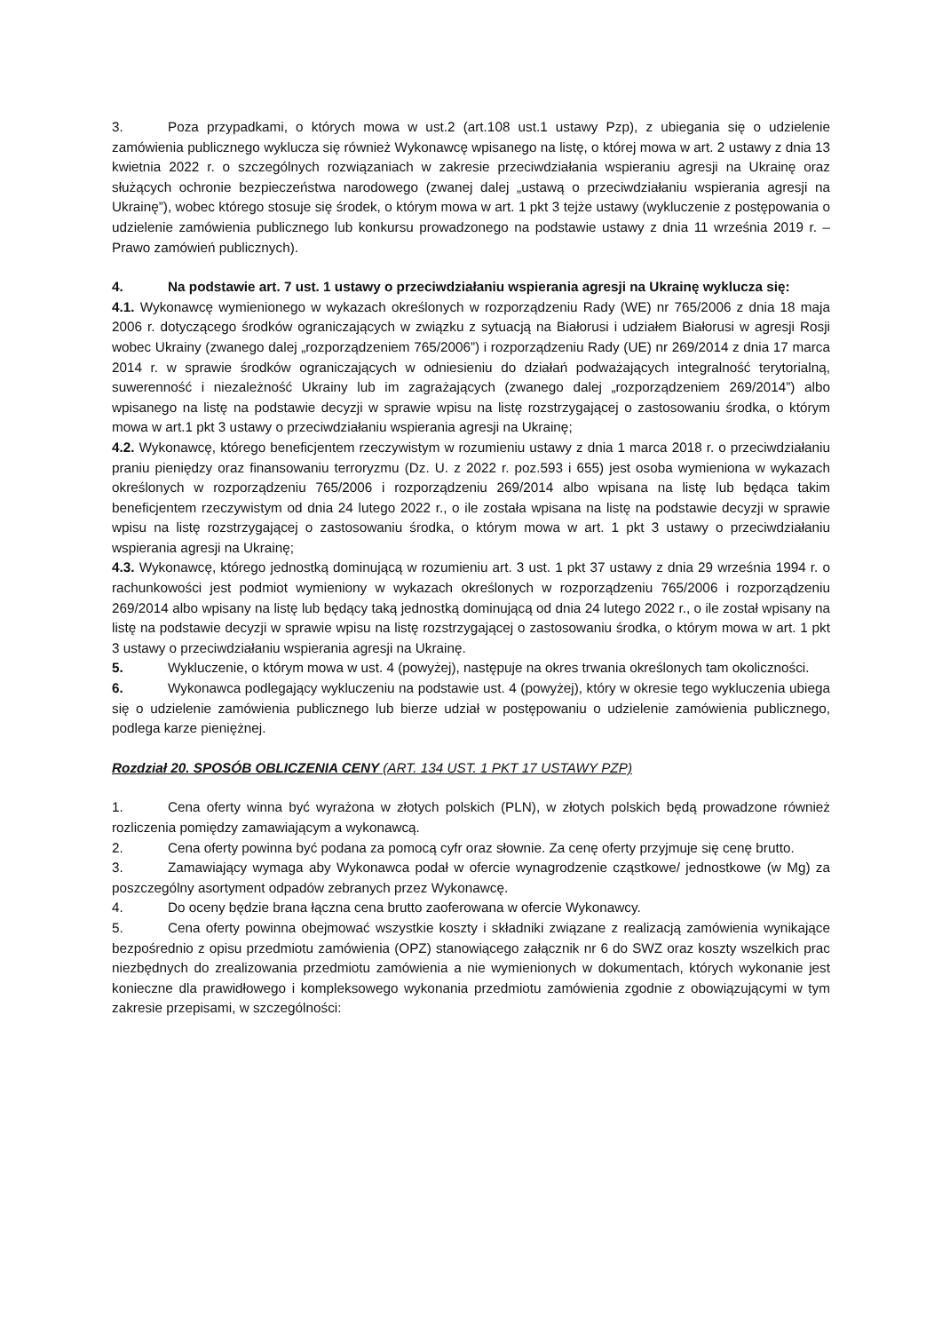3. Poza przypadkami, o których mowa w ust.2 (art.108 ust.1 ustawy Pzp), z ubiegania się o udzielenie zamówienia publicznego wyklucza się również Wykonawcę wpisanego na listę, o której mowa w art. 2 ustawy z dnia 13 kwietnia 2022 r. o szczególnych rozwiązaniach w zakresie przeciwdziałania wspieraniu agresji na Ukrainę oraz służących ochronie bezpieczeństwa narodowego (zwanej dalej „ustawą o przeciwdziałaniu wspierania agresji na Ukrainę”), wobec którego stosuje się środek, o którym mowa w art. 1 pkt 3 tejże ustawy (wykluczenie z postępowania o udzielenie zamówienia publicznego lub konkursu prowadzonego na podstawie ustawy z dnia 11 września 2019 r. – Prawo zamówień publicznych).
4. Na podstawie art. 7 ust. 1 ustawy o przeciwdziałaniu wspierania agresji na Ukrainę wyklucza się:
4.1. Wykonawcę wymienionego w wykazach określonych w rozporządzeniu Rady (WE) nr 765/2006 z dnia 18 maja 2006 r. dotyczącego środków ograniczających w związku z sytuacją na Białorusi i udziałem Białorusi w agresji Rosji wobec Ukrainy (zwanego dalej „rozporządzeniem 765/2006”) i rozporządzeniu Rady (UE) nr 269/2014 z dnia 17 marca 2014 r. w sprawie środków ograniczających w odniesieniu do działań podważających integralność terytorialną, suwerenność i niezależność Ukrainy lub im zagrażających (zwanego dalej „rozporządzeniem 269/2014”) albo wpisanego na listę na podstawie decyzji w sprawie wpisu na listę rozstrzygającej o zastosowaniu środka, o którym mowa w art.1 pkt 3 ustawy o przeciwdziałaniu wspierania agresji na Ukrainę;
4.2. Wykonawcę, którego beneficjentem rzeczywistym w rozumieniu ustawy z dnia 1 marca 2018 r. o przeciwdziałaniu praniu pieniędzy oraz finansowaniu terroryzmu (Dz. U. z 2022 r. poz.593 i 655) jest osoba wymieniona w wykazach określonych w rozporządzeniu 765/2006 i rozporządzeniu 269/2014 albo wpisana na listę lub będąca takim beneficjentem rzeczywistym od dnia 24 lutego 2022 r., o ile została wpisana na listę na podstawie decyzji w sprawie wpisu na listę rozstrzygającej o zastosowaniu środka, o którym mowa w art. 1 pkt 3 ustawy o przeciwdziałaniu wspierania agresji na Ukrainę;
4.3. Wykonawcę, którego jednostką dominującą w rozumieniu art. 3 ust. 1 pkt 37 ustawy z dnia 29 września 1994 r. o rachunkowości jest podmiot wymieniony w wykazach określonych w rozporządzeniu 765/2006 i rozporządzeniu 269/2014 albo wpisany na listę lub będący taką jednostką dominującą od dnia 24 lutego 2022 r., o ile został wpisany na listę na podstawie decyzji w sprawie wpisu na listę rozstrzygającej o zastosowaniu środka, o którym mowa w art. 1 pkt 3 ustawy o przeciwdziałaniu wspierania agresji na Ukrainę.
5. Wykluczenie, o którym mowa w ust. 4 (powyżej), następuje na okres trwania określonych tam okoliczności.
6. Wykonawca podlegający wykluczeniu na podstawie ust. 4 (powyżej), który w okresie tego wykluczenia ubiega się o udzielenie zamówienia publicznego lub bierze udział w postępowaniu o udzielenie zamówienia publicznego, podlega karze pieniężnej.
Rozdział 20. SPOSÓB OBLICZENIA CENY (ART. 134 UST. 1 PKT 17 USTAWY PZP)
1. Cena oferty winna być wyrażona w złotych polskich (PLN), w złotych polskich będą prowadzone również rozliczenia pomiędzy zamawiającym a wykonawcą.
2. Cena oferty powinna być podana za pomocą cyfr oraz słownie. Za cenę oferty przyjmuje się cenę brutto.
3. Zamawiający wymaga aby Wykonawca podał w ofercie wynagrodzenie cząstkowe/ jednostkowe (w Mg) za poszczególny asortyment odpadów zebranych przez Wykonawcę.
4. Do oceny będzie brana łączna cena brutto zaoferowana w ofercie Wykonawcy.
5. Cena oferty powinna obejmować wszystkie koszty i składniki związane z realizacją zamówienia wynikające bezpośrednio z opisu przedmiotu zamówienia (OPZ) stanowiącego załącznik nr 6 do SWZ oraz koszty wszelkich prac niezbędnych do zrealizowania przedmiotu zamówienia a nie wymienionych w dokumentach, których wykonanie jest konieczne dla prawidłowego i kompleksowego wykonania przedmiotu zamówienia zgodnie z obowiązującymi w tym zakresie przepisami, w szczególności: